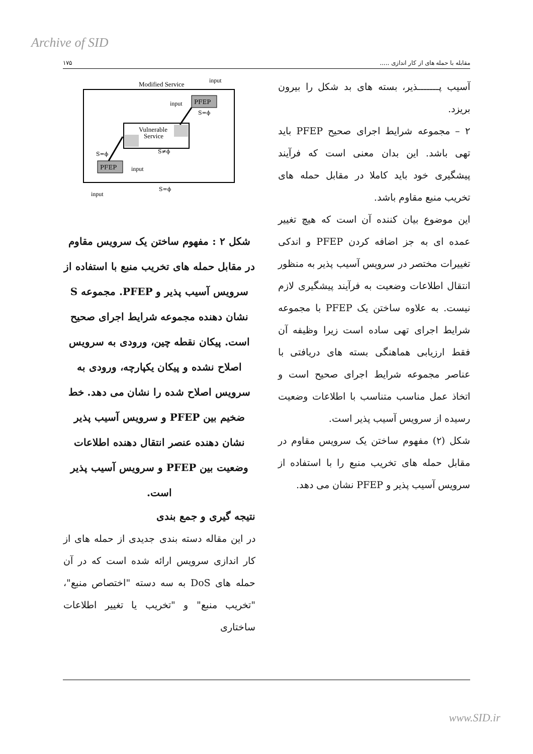Archive of SID
مقابله با حمله های از کار اندازی ..... ۱۷۵
آسیب پـــــــذیر، بسته های بد شکل را بیرون بریزد.
۲ – مجموعه شرایط اجرای صحیح PFEP باید تهی باشد. این بدان معنی است که فرآیند پیشگیری خود باید کاملا در مقابل حمله های تخریب منبع مقاوم باشد.
این موضوع بیان کننده آن است که هیچ تغییر عمده ای به جز اضافه کردن PFEP و اندکی تغییرات مختصر در سرویس آسیب پذیر به منظور انتقال اطلاعات وضعیت به فرآیند پیشگیری لازم نیست. به علاوه ساختن یک PFEP با مجموعه شرایط اجرای تهی ساده است زیرا وظیفه آن فقط ارزیابی هماهنگی بسته های دریافتی با عناصر مجموعه شرایط اجرای صحیح است و اتخاذ عمل مناسب متناسب با اطلاعات وضعیت رسیده از سرویس آسیب پذیر است.
شکل (۲) مفهوم ساختن یک سرویس مقاوم در مقابل حمله های تخریب منبع را با استفاده از سرویس آسیب پذیر و PFEP نشان می دهد.
Modified Service
input
Vulnerable
Service
PFEP
PFEP
input
input
input
S=ϕ
S≠ϕ
S=ϕ
S=ϕ
شکل ۲ : مفهوم ساختن یک سرویس مقاوم در مقابل حمله های تخریب منبع با استفاده از سرویس آسیب پذیر و PFEP. مجموعه S نشان دهنده مجموعه شرایط اجرای صحیح است. پیکان نقطه چین، ورودی به سرویس اصلاح نشده و پیکان یکپارچه، ورودی به سرویس اصلاح شده را نشان می دهد. خط ضخیم بین PFEP و سرویس آسیب پذیر نشان دهنده عنصر انتقال دهنده اطلاعات وضعیت بین PFEP و سرویس آسیب پذیر است.
نتیجه گیری و جمع بندی
در این مقاله دسته بندی جدیدی از حمله های از کار اندازی سرویس ارائه شده است که در آن حمله های DoS به سه دسته "اختصاص منبع"، "تخریب منبع" و "تخریب یا تغییر اطلاعات ساختاری
www.SID.ir